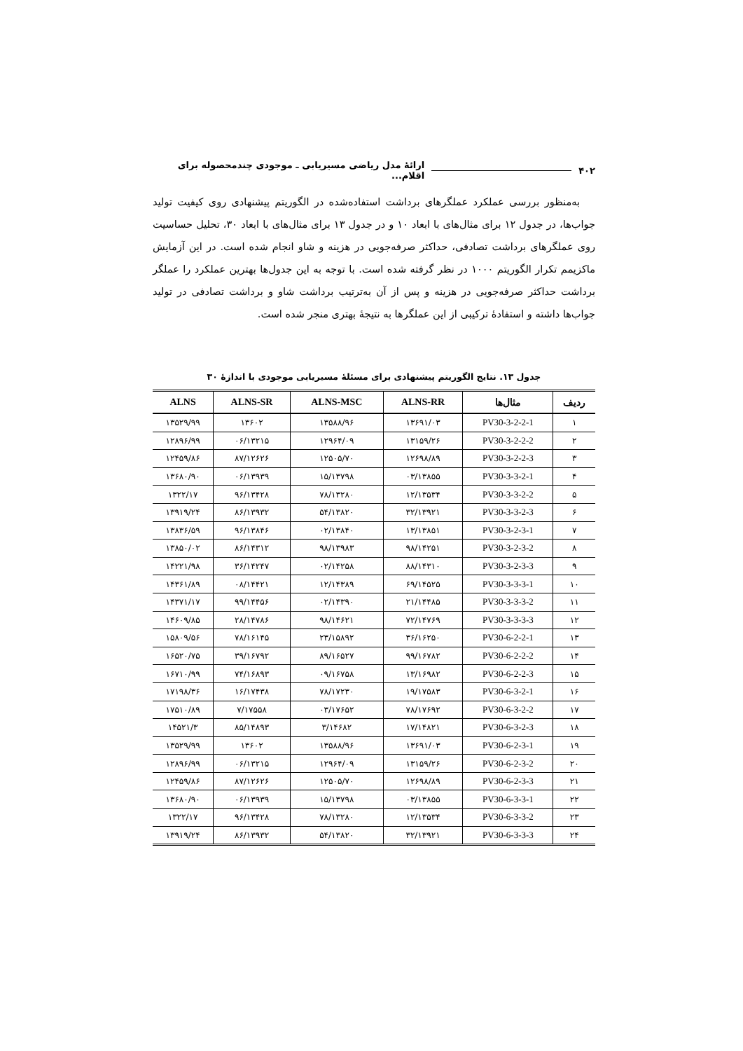۴۰۲ ارائۀ مدل ریاضی مسیریابی ـ موجودی چندمحصوله برای اقلام...
به‌منظور بررسی عملکرد عملگرهای برداشت استفاده‌شده در الگوریتم پیشنهادی روی کیفیت تولید جواب‌ها، در جدول ۱۲ برای مثال‌های با ابعاد ۱۰ و در جدول ۱۳ برای مثال‌های با ابعاد ۳۰، تحلیل حساسیت روی عملگرهای برداشت تصادفی، حداکثر صرفه‌جویی در هزینه و شاو انجام شده است. در این آزمایش ماکزیمم تکرار الگوریتم ۱۰۰۰ در نظر گرفته شده است. با توجه به این جدول‌ها بهترین عملکرد را عملگر برداشت حداکثر صرفه‌جویی در هزینه و پس از آن به‌ترتیب برداشت شاو و برداشت تصادفی در تولید جواب‌ها داشته و استفادۀ ترکیبی از این عملگرها به نتیجۀ بهتری منجر شده است.
جدول ۱۳. نتایج الگوریتم پیشنهادی برای مسئلۀ مسیریابی موجودی با اندازۀ ۳۰
| ردیف | مثال‌ها | ALNS-RR | ALNS-MSC | ALNS-SR | ALNS |
| --- | --- | --- | --- | --- | --- |
| ۱ | PV30-3-2-2-1 | ۱۳۶۹۱/۰۳ | ۱۳۵۸۸/۹۶ | ۱۳۶۰۲ | ۱۳۵۲۹/۹۹ |
| ۲ | PV30-3-2-2-2 | ۱۳۱۵۹/۲۶ | ۱۲۹۶۴/۰۹ | ۰۶/۱۳۲۱۵ | ۱۲۸۹۶/۹۹ |
| ۳ | PV30-3-2-2-3 | ۱۲۶۹۸/۸۹ | ۱۲۵۰۵/۷۰ | ۸۷/۱۲۶۲۶ | ۱۲۴۵۹/۸۶ |
| ۴ | PV30-3-3-2-1 | ۰۳/۱۳۸۵۵ | ۱۵/۱۳۷۹۸ | ۰۶/۱۳۹۳۹ | ۱۳۶۸۰/۹۰ |
| ۵ | PV30-3-3-2-2 | ۱۲/۱۳۵۳۴ | ۷۸/۱۳۲۸۰ | ۹۶/۱۳۴۲۸ | ۱۳۲۲/۱۷ |
| ۶ | PV30-3-3-2-3 | ۳۲/۱۳۹۲۱ | ۵۴/۱۳۸۲۰ | ۸۶/۱۳۹۳۲ | ۱۳۹۱۹/۲۴ |
| ۷ | PV30-3-2-3-1 | ۱۳/۱۳۸۵۱ | ۰۲/۱۳۸۴۰ | ۹۶/۱۳۸۴۶ | ۱۳۸۳۶/۵۹ |
| ۸ | PV30-3-2-3-2 | ۹۸/۱۴۲۵۱ | ۹۸/۱۳۹۸۳ | ۸۶/۱۴۳۱۲ | ۱۳۸۵۰/۰۲ |
| ۹ | PV30-3-2-3-3 | ۸۸/۱۴۳۱۰ | ۰۲/۱۴۲۵۸ | ۳۶/۱۴۲۴۷ | ۱۴۲۲۱/۹۸ |
| ۱۰ | PV30-3-3-3-1 | ۶۹/۱۴۵۲۵ | ۱۲/۱۴۳۸۹ | ۰۸/۱۴۴۲۱ | ۱۴۳۶۱/۸۹ |
| ۱۱ | PV30-3-3-3-2 | ۲۱/۱۴۴۸۵ | ۰۲/۱۴۳۹۰ | ۹۹/۱۴۴۵۶ | ۱۴۳۷۱/۱۷ |
| ۱۲ | PV30-3-3-3-3 | ۷۲/۱۴۷۶۹ | ۹۸/۱۴۶۲۱ | ۲۸/۱۴۷۸۶ | ۱۴۶۰۹/۸۵ |
| ۱۳ | PV30-6-2-2-1 | ۳۶/۱۶۲۵۰ | ۲۳/۱۵۸۹۲ | ۷۸/۱۶۱۴۵ | ۱۵۸۰۹/۵۶ |
| ۱۴ | PV30-6-2-2-2 | ۹۹/۱۶۷۸۲ | ۸۹/۱۶۵۲۷ | ۳۹/۱۶۷۹۲ | ۱۶۵۲۰/۷۵ |
| ۱۵ | PV30-6-2-2-3 | ۱۳/۱۶۹۸۲ | ۰۹/۱۶۷۵۸ | ۷۴/۱۶۸۹۳ | ۱۶۷۱۰/۹۹ |
| ۱۶ | PV30-6-3-2-1 | ۱۹/۱۷۵۸۳ | ۷۸/۱۷۲۳۰ | ۱۶/۱۷۴۳۸ | ۱۷۱۹۸/۳۶ |
| ۱۷ | PV30-6-3-2-2 | ۷۸/۱۷۶۹۲ | ۰۳/۱۷۶۵۲ | ۷/۱۷۵۵۸ | ۱۷۵۱۰/۸۹ |
| ۱۸ | PV30-6-3-2-3 | ۱۷/۱۴۸۲۱ | ۳/۱۴۶۸۲ | ۸۵/۱۴۸۹۳ | ۱۴۵۲۱/۳ |
| ۱۹ | PV30-6-2-3-1 | ۱۳۶۹۱/۰۳ | ۱۳۵۸۸/۹۶ | ۱۳۶۰۲ | ۱۳۵۲۹/۹۹ |
| ۲۰ | PV30-6-2-3-2 | ۱۳۱۵۹/۲۶ | ۱۲۹۶۴/۰۹ | ۰۶/۱۳۲۱۵ | ۱۲۸۹۶/۹۹ |
| ۲۱ | PV30-6-2-3-3 | ۱۲۶۹۸/۸۹ | ۱۲۵۰۵/۷۰ | ۸۷/۱۲۶۲۶ | ۱۲۴۵۹/۸۶ |
| ۲۲ | PV30-6-3-3-1 | ۰۳/۱۳۸۵۵ | ۱۵/۱۳۷۹۸ | ۰۶/۱۳۹۳۹ | ۱۳۶۸۰/۹۰ |
| ۲۳ | PV30-6-3-3-2 | ۱۲/۱۳۵۳۴ | ۷۸/۱۳۲۸۰ | ۹۶/۱۳۴۲۸ | ۱۳۲۲/۱۷ |
| ۲۴ | PV30-6-3-3-3 | ۳۲/۱۳۹۲۱ | ۵۴/۱۳۸۲۰ | ۸۶/۱۳۹۳۲ | ۱۳۹۱۹/۲۴ |